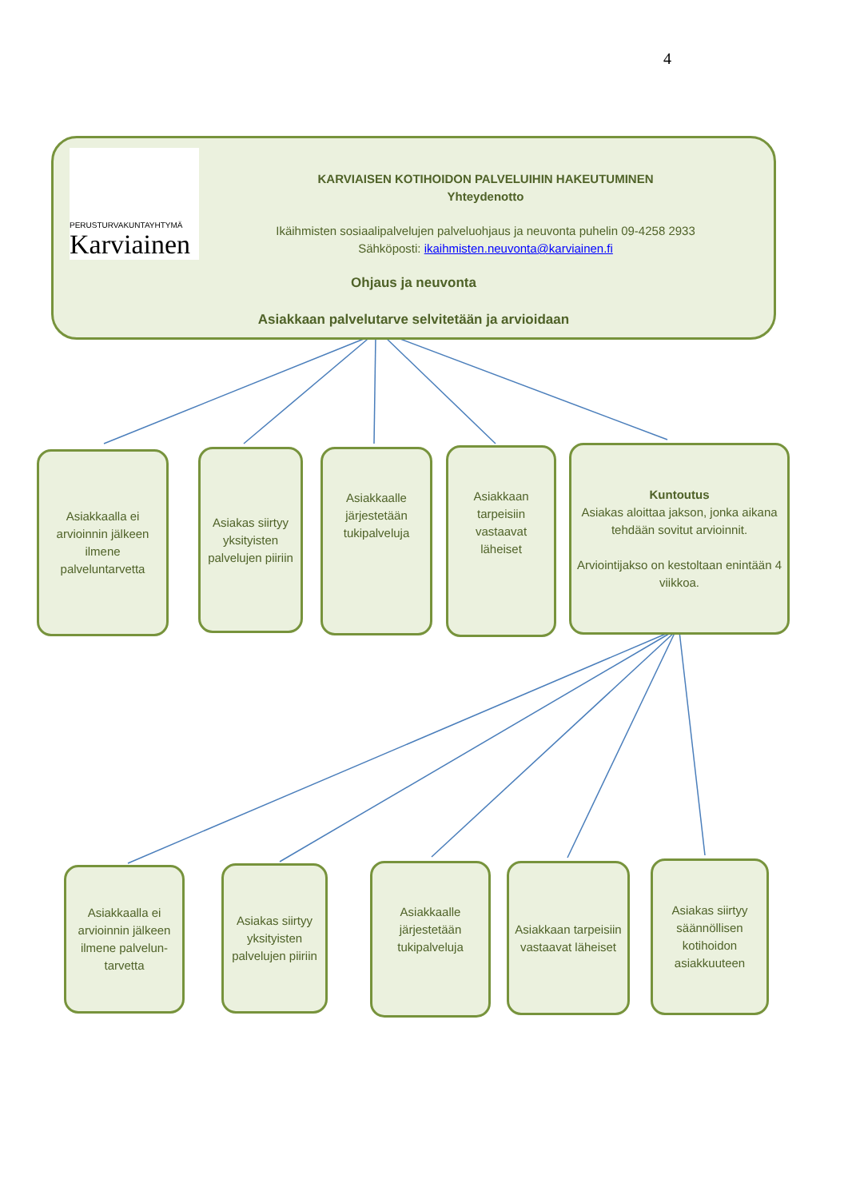4
PERUSTURVAKUNTAYHTYMÄ
Karviainen
KARVIAISEN KOTIHOIDON PALVELUIHIN HAKEUTUMINEN
Yhteydenotto
Ikäihmisten sosiaalipalvelujen palveluohjaus ja neuvonta puhelin 09-4258 2933
Sähköposti: ikaihmisten.neuvonta@karviainen.fi
Ohjaus ja neuvonta
Asiakkaan palvelutarve selvitetään ja arvioidaan
Asiakkaalla ei arvioinnin jälkeen ilmene palveluntarvetta
Asiakas siirtyy yksityisten palvelujen piiriin
Asiakkaalle järjestetään tukipalveluja
Asiakkaan tarpeisiin vastaavat läheiset
Kuntoutus
Asiakas aloittaa jakson, jonka aikana tehdään sovitut arvioinnit.
Arviointijakso on kestoltaan enintään 4 viikkoa.
Asiakkaalla ei arvioinnin jälkeen ilmene palvelun-tarvetta
Asiakas siirtyy yksityisten palvelujen piiriin
Asiakkaalle järjestetään tukipalveluja
Asiakkaan tarpeisiin vastaavat läheiset
Asiakas siirtyy säännöllisen kotihoidon asiakkuuteen